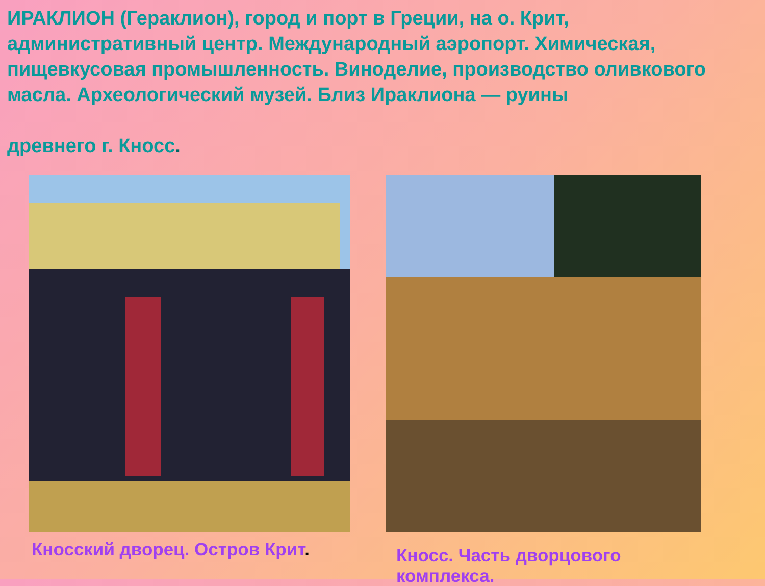ИРАКЛИОН (Гераклион), город и порт в Греции, на о. Крит, административный центр. Международный аэропорт. Химическая, пищевкусовая промышленность. Виноделие, производство оливкового масла. Археологический музей. Близ Ираклиона — руины
древнего г. Кносс.
Кносский дворец. Остров Крит.
Кносс. Часть дворцового комплекса.